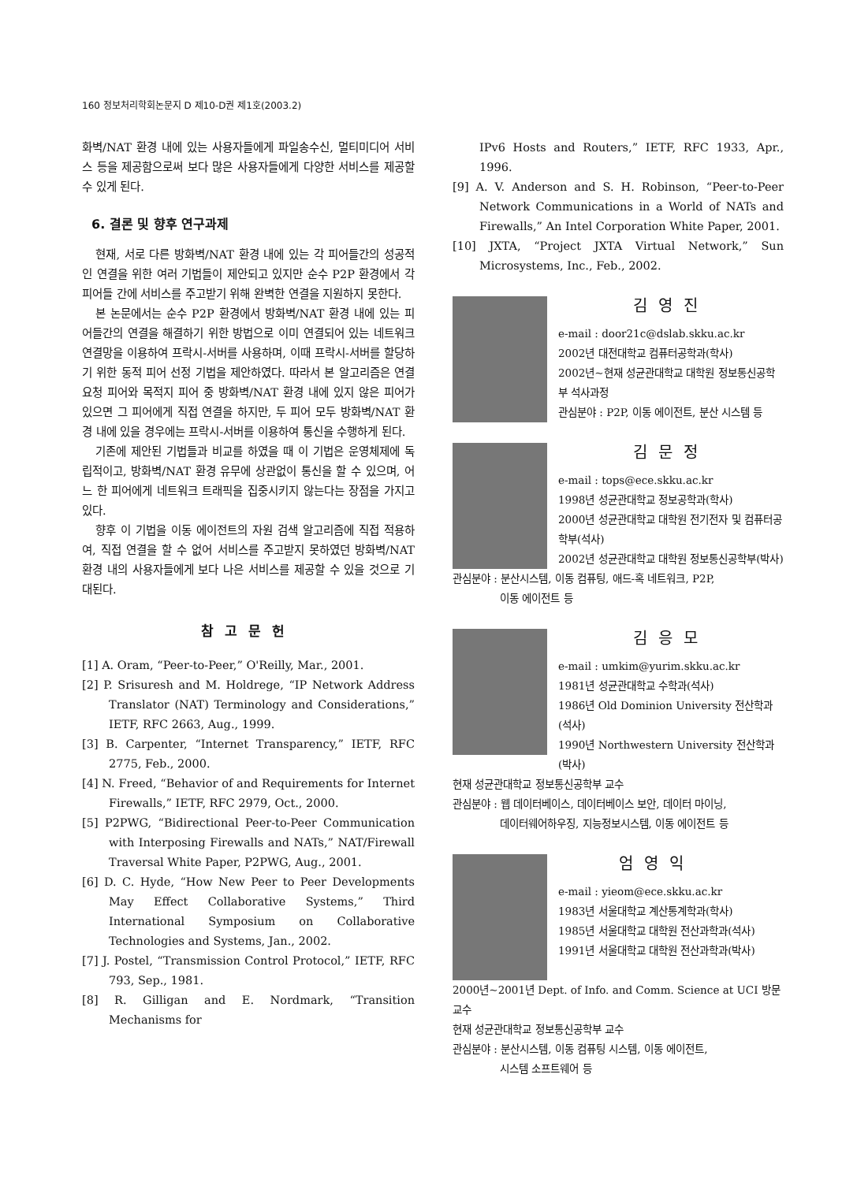160 정보처리학회논문지 D 제10-D권 제1호(2003.2)
화벽/NAT 환경 내에 있는 사용자들에게 파일송수신, 멀티미디어 서비스 등을 제공함으로써 보다 많은 사용자들에게 다양한 서비스를 제공할 수 있게 된다.
6. 결론 및 향후 연구과제
현재, 서로 다른 방화벽/NAT 환경 내에 있는 각 피어들간의 성공적인 연결을 위한 여러 기법들이 제안되고 있지만 순수 P2P 환경에서 각 피어들 간에 서비스를 주고받기 위해 완벽한 연결을 지원하지 못한다.
본 논문에서는 순수 P2P 환경에서 방화벽/NAT 환경 내에 있는 피어들간의 연결을 해결하기 위한 방법으로 이미 연결되어 있는 네트워크 연결망을 이용하여 프락시-서버를 사용하며, 이때 프락시-서버를 할당하기 위한 동적 피어 선정 기법을 제안하였다. 따라서 본 알고리즘은 연결 요청 피어와 목적지 피어 중 방화벽/NAT 환경 내에 있지 않은 피어가 있으면 그 피어에게 직접 연결을 하지만, 두 피어 모두 방화벽/NAT 환경 내에 있을 경우에는 프락시-서버를 이용하여 통신을 수행하게 된다.
기존에 제안된 기법들과 비교를 하였을 때 이 기법은 운영체제에 독립적이고, 방화벽/NAT 환경 유무에 상관없이 통신을 할 수 있으며, 어느 한 피어에게 네트워크 트래픽을 집중시키지 않는다는 장점을 가지고 있다.
향후 이 기법을 이동 에이전트의 자원 검색 알고리즘에 직접 적용하여, 직접 연결을 할 수 없어 서비스를 주고받지 못하였던 방화벽/NAT 환경 내의 사용자들에게 보다 나은 서비스를 제공할 수 있을 것으로 기대된다.
참고문헌
[1] A. Oram, “Peer-to-Peer,” O'Reilly, Mar., 2001.
[2] P. Srisuresh and M. Holdrege, “IP Network Address Translator (NAT) Terminology and Considerations,” IETF, RFC 2663, Aug., 1999.
[3] B. Carpenter, “Internet Transparency,” IETF, RFC 2775, Feb., 2000.
[4] N. Freed, “Behavior of and Requirements for Internet Firewalls,” IETF, RFC 2979, Oct., 2000.
[5] P2PWG, “Bidirectional Peer-to-Peer Communication with Interposing Firewalls and NATs,” NAT/Firewall Traversal White Paper, P2PWG, Aug., 2001.
[6] D. C. Hyde, “How New Peer to Peer Developments May Effect Collaborative Systems,” Third International Symposium on Collaborative Technologies and Systems, Jan., 2002.
[7] J. Postel, “Transmission Control Protocol,” IETF, RFC 793, Sep., 1981.
[8] R. Gilligan and E. Nordmark, “Transition Mechanisms for
IPv6 Hosts and Routers,” IETF, RFC 1933, Apr., 1996.
[9] A. V. Anderson and S. H. Robinson, “Peer-to-Peer Network Communications in a World of NATs and Firewalls,” An Intel Corporation White Paper, 2001.
[10] JXTA, “Project JXTA Virtual Network,” Sun Microsystems, Inc., Feb., 2002.
김영진
e-mail : door21c@dslab.skku.ac.kr
2002년 대전대학교 컴퓨터공학과(학사)
2002년~현재 성균관대학교 대학원 정보통신공학부 석사과정
관심분야 : P2P, 이동 에이전트, 분산 시스템 등
김문정
e-mail : tops@ece.skku.ac.kr
1998년 성균관대학교 정보공학과(학사)
2000년 성균관대학교 대학원 전기전자 및 컴퓨터공학부(석사)
2002년 성균관대학교 대학원 정보통신공학부(박사)
관심분야 : 분산시스템, 이동 컴퓨팅, 애드-혹 네트워크, P2P,
이동 에이전트 등
김응모
e-mail : umkim@yurim.skku.ac.kr
1981년 성균관대학교 수학과(석사)
1986년 Old Dominion University 전산학과(석사)
1990년 Northwestern University 전산학과(박사)
현재 성균관대학교 정보통신공학부 교수
관심분야 : 웹 데이터베이스, 데이터베이스 보안, 데이터 마이닝,
데이터웨어하우징, 지능정보시스템, 이동 에이전트 등
엄영익
e-mail : yieom@ece.skku.ac.kr
1983년 서울대학교 계산통계학과(학사)
1985년 서울대학교 대학원 전산과학과(석사)
1991년 서울대학교 대학원 전산과학과(박사)
2000년~2001년 Dept. of Info. and Comm. Science at UCI 방문교수
현재 성균관대학교 정보통신공학부 교수
관심분야 : 분산시스템, 이동 컴퓨팅 시스템, 이동 에이전트,
시스템 소프트웨어 등